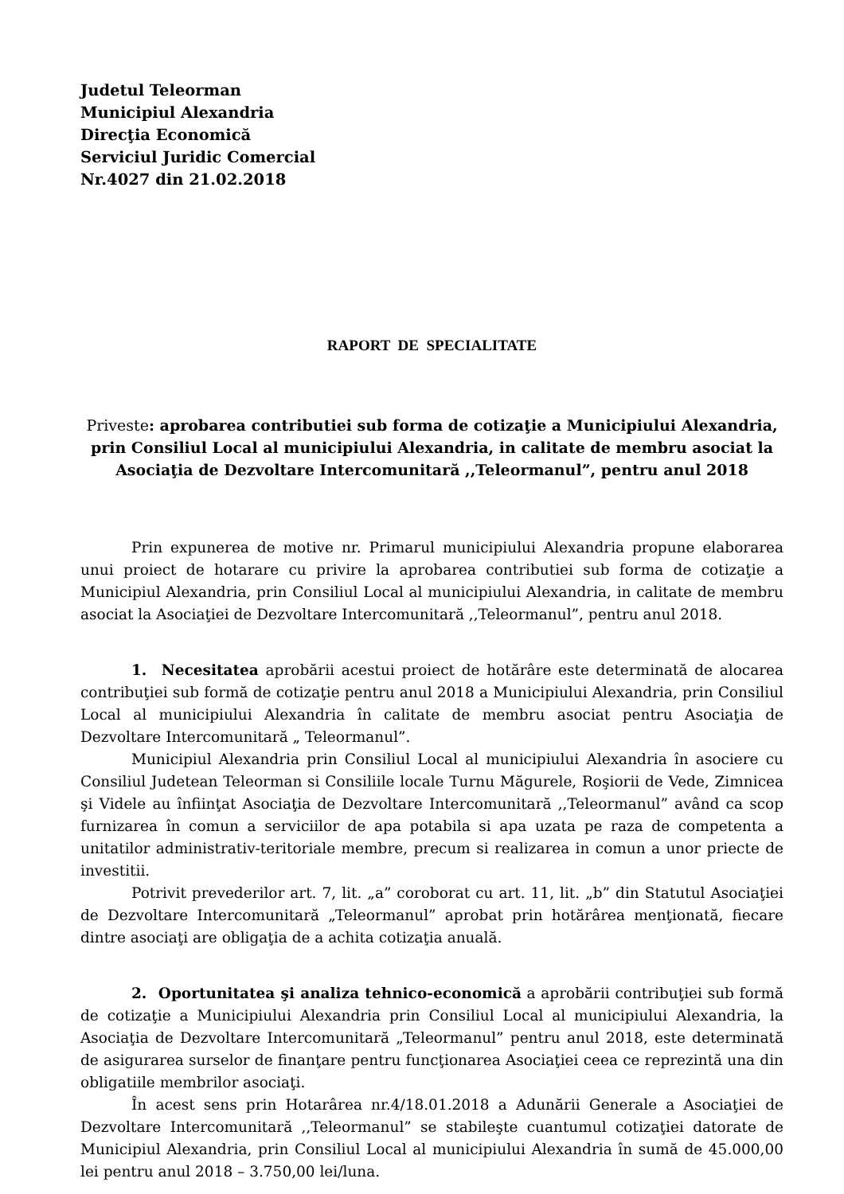Judetul Teleorman
Municipiul Alexandria
Direcţia Economică
Serviciul Juridic Comercial
Nr.4027 din 21.02.2018
RAPORT DE SPECIALITATE
Priveste: aprobarea contributiei sub forma de cotizaţie a Municipiului Alexandria, prin Consiliul Local al municipiului Alexandria, in calitate de membru asociat la Asociaţia de Dezvoltare Intercomunitară ,,Teleormanul”, pentru anul 2018
Prin expunerea de motive nr. Primarul municipiului Alexandria propune elaborarea unui proiect de hotarare cu privire la aprobarea contributiei sub forma de cotizaţie a Municipiul Alexandria, prin Consiliul Local al municipiului Alexandria, in calitate de membru asociat la Asociaţiei de Dezvoltare Intercomunitară ,,Teleormanul”, pentru anul 2018.
1. Necesitatea aprobării acestui proiect de hotărâre este determinată de alocarea contribuţiei sub formă de cotizaţie pentru anul 2018 a Municipiului Alexandria, prin Consiliul Local al municipiului Alexandria în calitate de membru asociat pentru Asociaţia de Dezvoltare Intercomunitară „ Teleormanul”.
Municipiul Alexandria prin Consiliul Local al municipiului Alexandria în asociere cu Consiliul Judetean Teleorman si Consiliile locale Turnu Măgurele, Roşiorii de Vede, Zimnicea şi Videle au înfiinţat Asociaţia de Dezvoltare Intercomunitară ,,Teleormanul” având ca scop furnizarea în comun a serviciilor de apa potabila si apa uzata pe raza de competenta a unitatilor administrativ-teritoriale membre, precum si realizarea in comun a unor priecte de investitii.
Potrivit prevederilor art. 7, lit. „a” coroborat cu art. 11, lit. „b” din Statutul Asociaţiei de Dezvoltare Intercomunitară „Teleormanul” aprobat prin hotărârea menţionată, fiecare dintre asociaţi are obligaţia de a achita cotizaţia anuală.
2. Oportunitatea şi analiza tehnico-economică a aprobării contribuţiei sub formă de cotizaţie a Municipiului Alexandria prin Consiliul Local al municipiului Alexandria, la Asociaţia de Dezvoltare Intercomunitară „Teleormanul” pentru anul 2018, este determinată de asigurarea surselor de finanţare pentru funcţionarea Asociaţiei ceea ce reprezintă una din obligatiile membrilor asociaţi.
În acest sens prin Hotarârea nr.4/18.01.2018 a Adunării Generale a Asociaţiei de Dezvoltare Intercomunitară ,,Teleormanul” se stabileşte cuantumul cotizaţiei datorate de Municipiul Alexandria, prin Consiliul Local al municipiului Alexandria în sumă de 45.000,00 lei pentru anul 2018 – 3.750,00 lei/luna.